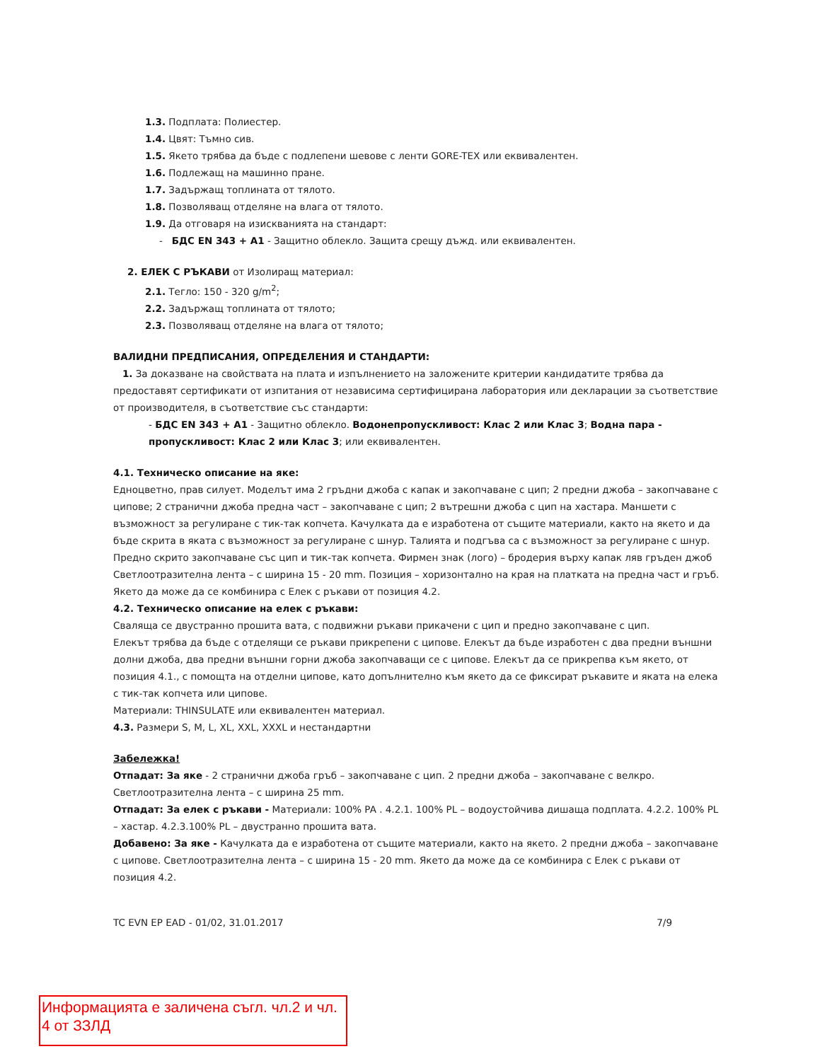1.3. Подплата: Полиестер.
1.4. Цвят: Тъмно сив.
1.5. Якето трябва да бъде с подлепени шевове с ленти GORE-TEX или еквивалентен.
1.6. Подлежащ на машинно пране.
1.7. Задържащ топлината от тялото.
1.8. Позволяващ отделяне на влага от тялото.
1.9. Да отговаря на изискванията на стандарт:
- БДС EN 343 + A1 - Защитно облекло. Защита срещу дъжд. или еквивалентен.
2. ЕЛЕК С РЪКАВИ от Изолиращ материал:
2.1. Тегло: 150 - 320 g/m<sup>2</sup>;
2.2. Задържащ топлината от тялото;
2.3. Позволяващ отделяне на влага от тялото;
ВАЛИДНИ ПРЕДПИСАНИЯ, ОПРЕДЕЛЕНИЯ И СТАНДАРТИ:
1. За доказване на свойствата на плата и изпълнението на заложените критерии кандидатите трябва да предоставят сертификати от изпитания от независима сертифицирана лаборатория или декларации за съответствие от производителя, в съответствие със стандарти:
- БДС EN 343 + A1 - Защитно облекло. Водонепропускливост: Клас 2 или Клас 3; Водна пара - пропускливост: Клас 2 или Клас 3; или еквивалентен.
4.1. Техническо описание на яке:
Едноцветно, прав силует. Моделът има 2 гръдни джоба с капак и закопчаване с цип; 2 предни джоба – закопчаване с ципове; 2 странични джоба предна част – закопчаване с цип; 2 вътрешни джоба с цип на хастара. Маншети с възможност за регулиране с тик-так копчета. Качулката да е изработена от същите материали, както на якето и да бъде скрита в яката с възможност за регулиране с шнур. Талията и подгъва са с възможност за регулиране с шнур. Предно скрито закопчаване със цип и тик-так копчета. Фирмен знак (лого) – бродерия върху капак ляв гръден джоб Светлоотразителна лента – с ширина 15 - 20 mm. Позиция – хоризонтално на края на платката на предна част и гръб. Якето да може да се комбинира с Елек с ръкави от позиция 4.2.
4.2. Техническо описание на елек с ръкави:
Сваляща се двустранно прошита вата, с подвижни ръкави прикачени с цип и предно закопчаване с цип.
Елекът трябва да бъде с отделящи се ръкави прикрепени с ципове. Елекът да бъде изработен с два предни външни долни джоба, два предни външни горни джоба закопчаващи се с ципове. Елекът да се прикрепва към якето, от позиция 4.1., с помощта на отделни ципове, като допълнително към якето да се фиксират ръкавите и яката на елека с тик-так копчета или ципове.
Материали: THINSULATE или еквивалентен материал.
4.3. Размери S, M, L, XL, XXL, XXXL и нестандартни
Забележка!
Отпадат: За яке - 2 странични джоба гръб – закопчаване с цип. 2 предни джоба – закопчаване с велкро. Светлоотразителна лента – с ширина 25 mm.
Отпадат: За елек с ръкави - Материали: 100% PA . 4.2.1. 100% PL – водоустойчива дишаща подплата. 4.2.2. 100% PL – хастар. 4.2.3.100% PL – двустранно прошита вата.
Добавено: За яке - Качулката да е изработена от същите материали, както на якето. 2 предни джоба – закопчаване с ципове. Светлоотразителна лента – с ширина 15 - 20 mm. Якето да може да се комбинира с Елек с ръкави от позиция 4.2.
TC EVN EP EAD - 01/02, 31.01.2017 7/9
Информацията е заличена съгл. чл.2 и чл. 4 от ЗЗЛД